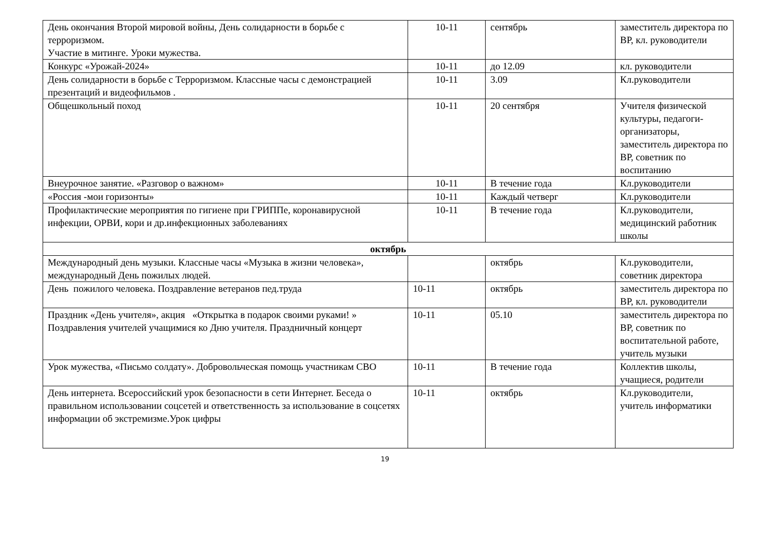| День окончания Второй мировой войны, День солидарности в борьбе с терроризмом. Участие в митинге. Уроки мужества. | 10-11 | сентябрь | заместитель директора по ВР, кл. руководители |
| Конкурс «Урожай-2024» | 10-11 | до 12.09 | кл. руководители |
| День солидарности в борьбе с Терроризмом. Классные часы с демонстрацией презентаций и видеофильмов . | 10-11 | 3.09 | Кл.руководители |
| Общешкольный поход | 10-11 | 20 сентября | Учителя физической культуры, педагоги-организаторы, заместитель директора по ВР, советник по воспитанию |
| Внеурочное занятие. «Разговор о важном» | 10-11 | В течение года | Кл.руководители |
| «Россия -мои горизонты» | 10-11 | Каждый четверг | Кл.руководители |
| Профилактические мероприятия по гигиене при ГРИППе, коронавирусной инфекции, ОРВИ, кори и др.инфекционных заболеваниях | 10-11 | В течение года | Кл.руководители, медицинский работник школы |
| октябрь | | | |
| Международный день музыки. Классные часы «Музыка в жизни человека», международный День пожилых людей. | | октябрь | Кл.руководители, советник директора |
| День пожилого человека. Поздравление ветеранов пед.труда | 10-11 | октябрь | заместитель директора по ВР, кл. руководители |
| Праздник «День учителя», акция «Открытка в подарок своими руками! » Поздравления учителей учащимися ко Дню учителя. Праздничный концерт | 10-11 | 05.10 | заместитель директора по ВР, советник по воспитательной работе, учитель музыки |
| Урок мужества, «Письмо солдату». Добровольческая помощь участникам СВО | 10-11 | В течение года | Коллектив школы, учащиеся, родители |
| День интернета. Всероссийский урок безопасности в сети Интернет. Беседа о правильном использовании соцсетей и ответственность за использование в соцсетях информации об экстремизме.Урок цифры | 10-11 | октябрь | Кл.руководители, учитель информатики |
19